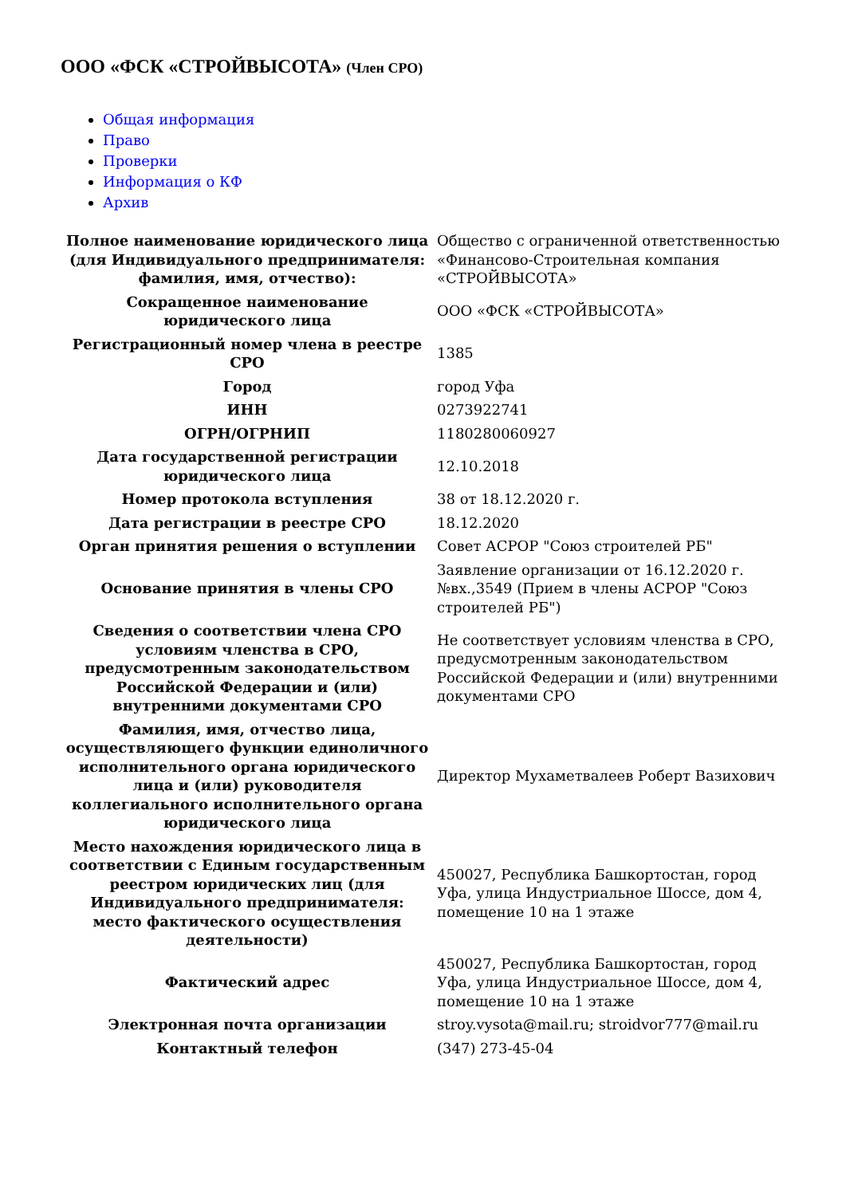ООО «ФСК «СТРОЙВЫСОТА» (Член СРО)
Общая информация
Право
Проверки
Информация о КФ
Архив
| Полное наименование юридического лица (для Индивидуального предпринимателя: фамилия, имя, отчество): | Общество с ограниченной ответственностью «Финансово-Строительная компания «СТРОЙВЫСОТА» |
| Сокращенное наименование юридического лица | ООО «ФСК «СТРОЙВЫСОТА» |
| Регистрационный номер члена в реестре СРО | 1385 |
| Город | город Уфа |
| ИНН | 0273922741 |
| ОГРН/ОГРНИП | 1180280060927 |
| Дата государственной регистрации юридического лица | 12.10.2018 |
| Номер протокола вступления | 38 от 18.12.2020 г. |
| Дата регистрации в реестре СРО | 18.12.2020 |
| Орган принятия решения о вступлении | Совет АСРОР "Союз строителей РБ" |
| Основание принятия в члены СРО | Заявление организации от 16.12.2020 г. №вх.,3549 (Прием в члены АСРОР "Союз строителей РБ") |
| Сведения о соответствии члена СРО условиям членства в СРО, предусмотренным законодательством Российской Федерации и (или) внутренними документами СРО | Не соответствует условиям членства в СРО, предусмотренным законодательством Российской Федерации и (или) внутренними документами СРО |
| Фамилия, имя, отчество лица, осуществляющего функции единоличного исполнительного органа юридического лица и (или) руководителя коллегиального исполнительного органа юридического лица | Директор Мухаметвалеев Роберт Вазихович |
| Место нахождения юридического лица в соответствии с Единым государственным реестром юридических лиц (для Индивидуального предпринимателя: место фактического осуществления деятельности) | 450027, Республика Башкортостан, город Уфа, улица Индустриальное Шоссе, дом 4, помещение 10 на 1 этаже |
| Фактический адрес | 450027, Республика Башкортостан, город Уфа, улица Индустриальное Шоссе, дом 4, помещение 10 на 1 этаже |
| Электронная почта организации | stroy.vysota@mail.ru; stroidvor777@mail.ru |
| Контактный телефон | (347) 273-45-04 |